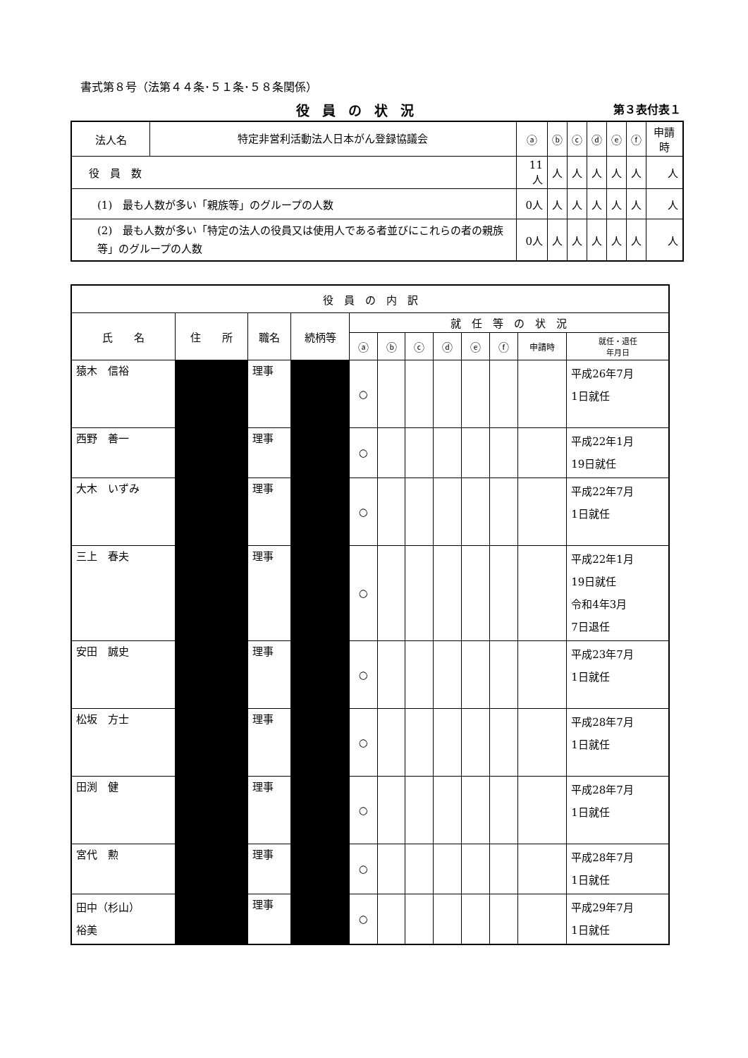書式第８号（法第４４条･５１条･５８条関係）
役員の状況
第３表付表１
| 法人名 | 特定非営利活動法人日本がん登録協議会 | ⓐ | ⓑ | ⓒ | ⓓ | ⓔ | ⓕ | 申請時 |
| 役 員 数 | | 11人 | 人 | 人 | 人 | 人 | 人 | 人 |
| (1) 最も人数が多い「親族等」のグループの人数 | | 0人 | 人 | 人 | 人 | 人 | 人 | 人 |
| (2) 最も人数が多い「特定の法人の役員又は使用人である者並びにこれらの者の親族等」のグループの人数 | | 0人 | 人 | 人 | 人 | 人 | 人 | 人 |
| 役 員 の 内 訳 | | | | | | | | | | | |
| --- | --- | --- | --- | --- | --- | --- | --- | --- | --- | --- | --- |
| 氏 名 | 住 所 | 職名 | 続柄等 | 就 任 等 の 状 況 | | | | | | | |
| | | | | ⓐ | ⓑ | ⓒ | ⓓ | ⓔ | ⓕ | 申請時 | 就任・退任 年月日 |
| 猿木 信裕 | | 理事 | | ○ | | | | | | | 平成26年7月 1日就任 |
| 西野 善一 | | 理事 | | ○ | | | | | | | 平成22年1月 19日就任 |
| 大木 いずみ | | 理事 | | ○ | | | | | | | 平成22年7月 1日就任 |
| 三上 春夫 | | 理事 | | ○ | | | | | | | 平成22年1月 19日就任 令和4年3月 7日退任 |
| 安田 誠史 | | 理事 | | ○ | | | | | | | 平成23年7月 1日就任 |
| 松坂 方士 | | 理事 | | ○ | | | | | | | 平成28年7月 1日就任 |
| 田渕 健 | | 理事 | | ○ | | | | | | | 平成28年7月 1日就任 |
| 宮代 勲 | | 理事 | | ○ | | | | | | | 平成28年7月 1日就任 |
| 田中（杉山） 裕美 | | 理事 | | ○ | | | | | | | 平成29年7月 1日就任 |